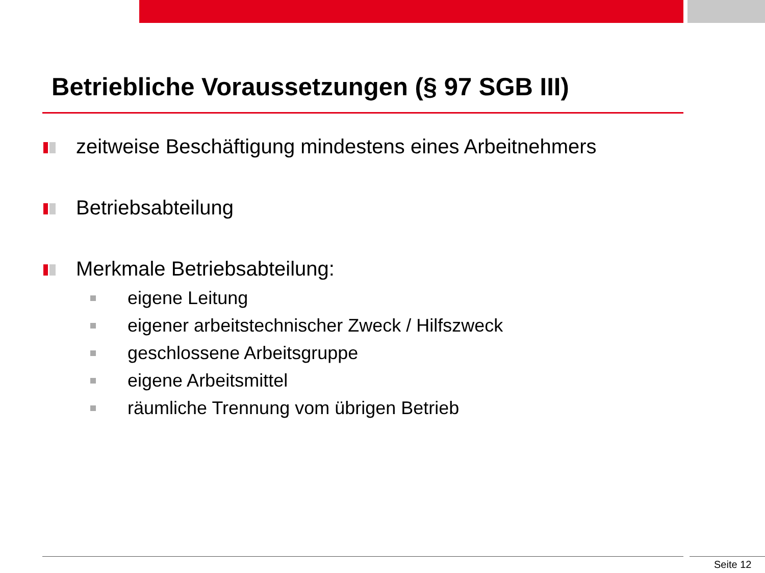Betriebliche Voraussetzungen (§ 97 SGB III)
zeitweise Beschäftigung mindestens eines Arbeitnehmers
Betriebsabteilung
Merkmale Betriebsabteilung:
eigene Leitung
eigener arbeitstechnischer Zweck / Hilfszweck
geschlossene Arbeitsgruppe
eigene Arbeitsmittel
räumliche Trennung vom übrigen Betrieb
Seite 12